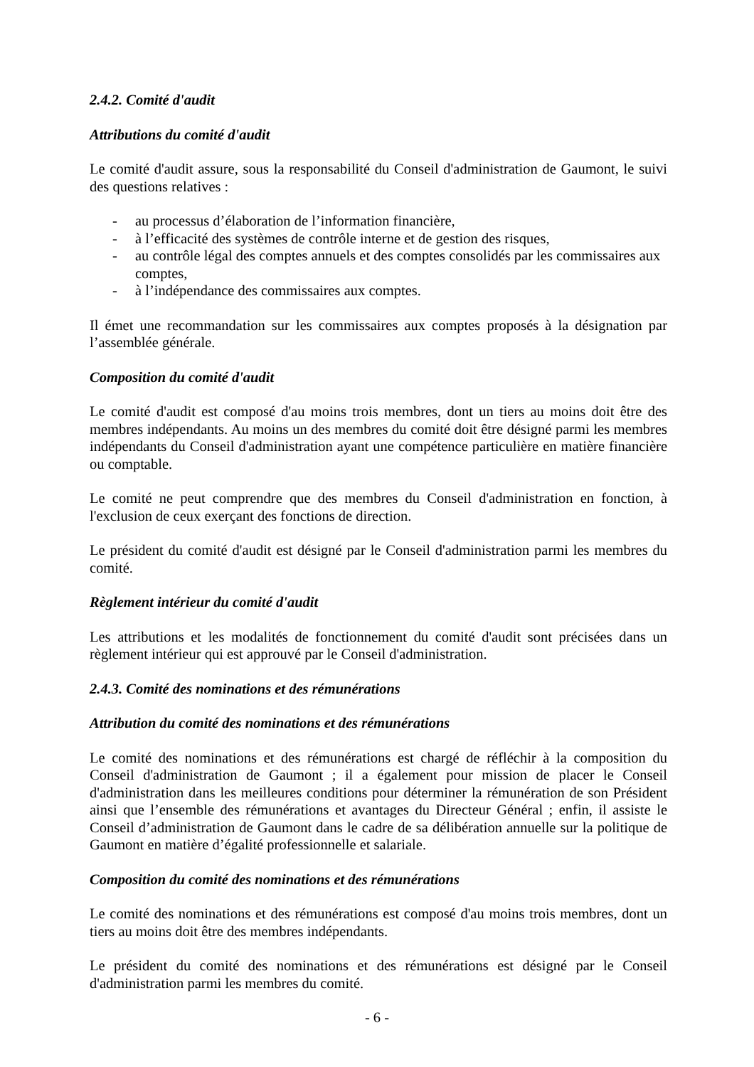2.4.2. Comité d'audit
Attributions du comité d'audit
Le comité d'audit assure, sous la responsabilité du Conseil d'administration de Gaumont, le suivi des questions relatives :
- au processus d’élaboration de l’information financière,
- à l’efficacité des systèmes de contrôle interne et de gestion des risques,
- au contrôle légal des comptes annuels et des comptes consolidés par les commissaires aux comptes,
- à l’indépendance des commissaires aux comptes.
Il émet une recommandation sur les commissaires aux comptes proposés à la désignation par l’assemblée générale.
Composition du comité d'audit
Le comité d'audit est composé d'au moins trois membres, dont un tiers au moins doit être des membres indépendants. Au moins un des membres du comité doit être désigné parmi les membres indépendants du Conseil d'administration ayant une compétence particulière en matière financière ou comptable.
Le comité ne peut comprendre que des membres du Conseil d'administration en fonction, à l'exclusion de ceux exerçant des fonctions de direction.
Le président du comité d'audit est désigné par le Conseil d'administration parmi les membres du comité.
Règlement intérieur du comité d'audit
Les attributions et les modalités de fonctionnement du comité d'audit sont précisées dans un règlement intérieur qui est approuvé par le Conseil d'administration.
2.4.3. Comité des nominations et des rémunérations
Attribution du comité des nominations et des rémunérations
Le comité des nominations et des rémunérations est chargé de réfléchir à la composition du Conseil d'administration de Gaumont ; il a également pour mission de placer le Conseil d'administration dans les meilleures conditions pour déterminer la rémunération de son Président ainsi que l’ensemble des rémunérations et avantages du Directeur Général ; enfin, il assiste le Conseil d’administration de Gaumont dans le cadre de sa délibération annuelle sur la politique de Gaumont en matière d’égalité professionnelle et salariale.
Composition du comité des nominations et des rémunérations
Le comité des nominations et des rémunérations est composé d'au moins trois membres, dont un tiers au moins doit être des membres indépendants.
Le président du comité des nominations et des rémunérations est désigné par le Conseil d'administration parmi les membres du comité.
- 6 -